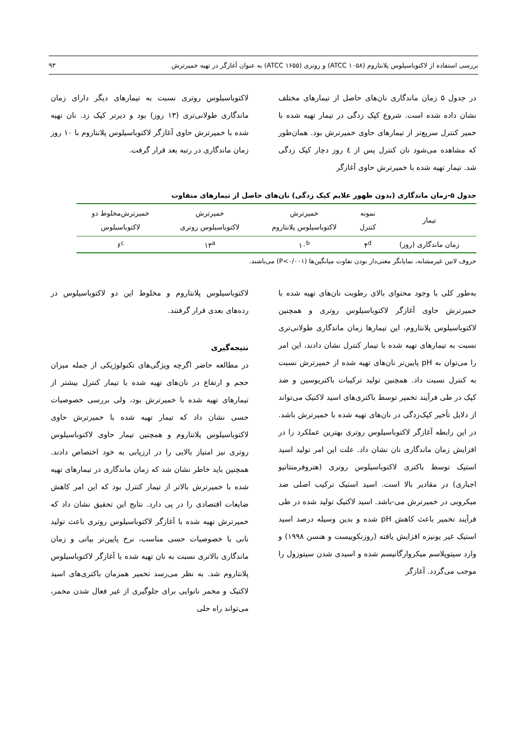بررسی استفاده از لاکتوباسیلوس پلانتاروم (ATCC ۱۰۵۸) و روتری (ATCC ۱۶۵۵) به عنوان آغازگر در تهیه خمیرترش ۹۳
در جدول ۵ زمان ماندگاری نان‌های حاصل از تیمارهای مختلف نشان داده شده است. شروع کپک زدگی در تیمار تهیه شده با خمیر کنترل سریع‌تر از تیمارهای حاوی خمیرترش بود. همان‌طور که مشاهده می‌شود نان کنترل پس از ٤ روز دچار کپک زدگی شد. تیمار تهیه شده با خمیرترش حاوی آغازگر
لاکتوباسیلوس روتری نسبت به تیمارهای دیگر دارای زمان ماندگاری طولانی‌تری (۱۳ روز) بود و دیرتر کپک زد. نان تهیه شده با خمیرترش حاوی آغازگر لاکتوباسیلوس پلانتاروم با ۱۰ روز زمان ماندگاری در رتبه بعد قرار گرفت.
جدول ۵-زمان ماندگاری (بدون ظهور علایم کپک زدگی) نان‌های حاصل از تیمارهای متفاوت
| تیمار | نمونه کنترل | خمیرترش لاکتوباسیلوس پلانتاروم | خمیرترش لاکتوباسیلوس روتری | خمیرترش‌مخلوط دو لاکتوباسیلوس |
| --- | --- | --- | --- | --- |
| زمان ماندگاری (روز) | ۴<sup>d</sup> | ۱۰<sup>b</sup> | ۱۳<sup>a</sup> | ۶<sup>c</sup> |
حروف لاتین غیرمشابه، نمایانگر معنی‌دار بودن تفاوت میانگین‌ها (P<۰/۰۰۱) می‌باشند.
به‌طور کلی با وجود محتوای بالای رطوبت نان‌های تهیه شده با خمیرترش حاوی آغازگر لاکتوباسیلوس روتری و همچنین لاکتوباسیلوس پلانتاروم، این تیمارها زمان ماندگاری طولانی‌تری نسبت به تیمارهای تهیه شده با تیمار کنترل نشان دادند، این امر را می‌توان به pH پایین‌تر نان‌های تهیه شده از خمیرترش نسبت به کنترل نسبت داد. همچنین تولید ترکیبات باکتریوسین و ضد کپک در طی فرآیند تخمیر توسط باکتری‌های اسید لاکتیک می‌تواند از دلایل تأخیر کپک‌زدگی در نان‌های تهیه شده با خمیرترش باشد. در این رابطه آغازگر لاکتوباسیلوس روتری بهترین عملکرد را در افزایش زمان ماندگاری نان نشان داد. علت این امر تولید اسید استیک توسط باکتری لاکتوباسیلوس روتری (هتروفرمنتاتیو اجباری) در مقادیر بالا است. اسید استیک ترکیب اصلی ضد میکروبی در خمیرترش می-باشد. اسید لاکتیک تولید شده در طی فرآیند تخمیر باعث کاهش pH شده و بدین وسیله درصد اسید استیک غیر یونیزه افزایش یافته (روزنکوییست و هنسن ۱۹۹۸) و وارد سیتوپلاسم میکروارگانیسم شده و اسیدی شدن سیتوزول را موجب می‌گردد. آغازگر
لاکتوباسیلوس پلانتاروم و مخلوط این دو لاکتوباسیلوس در رده‌های بعدی قرار گرفتند.
نتیجه‌گیری
در مطالعه حاضر اگرچه ویژگی‌های تکنولوژیکی از جمله میزان حجم و ارتفاع در نان‌های تهیه شده با تیمار کنترل بیشتر از تیمارهای تهیه شده با خمیرترش بود، ولی بررسی خصوصیات حسی نشان داد که تیمار تهیه شده با خمیرترش حاوی لاکتوباسیلوس پلانتاروم و همچنین تیمار حاوی لاکتوباسیلوس روتری نیز امتیاز بالایی را در ارزیابی به خود اختصاص دادند. همچنین باید خاطر نشان شد که زمان ماندگاری در تیمارهای تهیه شده با خمیرترش بالاتر از تیمار کنترل بود که این امر کاهش ضایعات اقتصادی را در پی دارد. نتایج این تحقیق نشان داد که خمیرترش تهیه شده با آغازگر لاکتوباسیلوس روتری باعث تولید نانی با خصوصیات حسی مناسب، نرخ پایین‌تر بیاتی و زمان ماندگاری بالاتری نسبت به نان تهیه شده با آغازگر لاکتوباسیلوس پلانتاروم شد. به نظر می‌رسد تخمیر همزمان باکتری‌های اسید لاکتیک و مخمر نانوایی برای جلوگیری از غیر فعال شدن مخمر، می‌تواند راه حلی